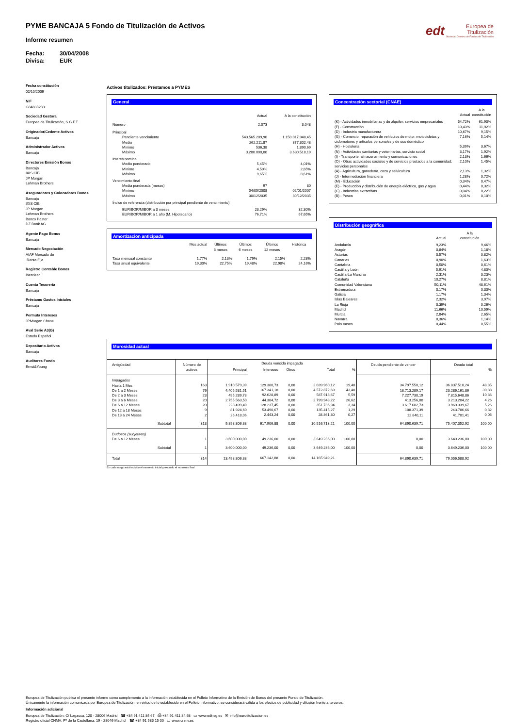PYME BANCAJA 5 Fondo de Titulización de Activos
edt Europea de
Titulización
Sociedad Gestora de Fondos de Titulización
Informe resumen
Fecha: 30/04/2008
Divisa: EUR
Fecha constitución
02/10/2006
NIF
G84838283
Sociedad Gestora
Europea de Titulización, S.G.F.T
Originador/Cedente Activos
Bancaja
Administrador Activos
Bancaja
Directores Emisión Bonos
Bancaja
IXIS CIB
JP Morgan
Lehman Brothers
Aseguradores y Colocadores Bonos
Bancaja
IXIS CIB
JP Morgan
Lehman Brothers
Banco Pastor
DZ Bank AG
Agente Pago Bonos
Bancaja
Mercado Negociación
AIAF Mercado de
Renta Fija
Registro Contable Bonos
Iberclear
Cuenta Tesorería
Bancaja
Préstamo Gastos Iniciales
Bancaja
Permuta Intereses
JPMorgan Chase
Aval Serie A3(G)
Estado Español
Depositario Activos
Bancaja
Auditores Fondo
Ernst&Young
Activos titulizados: Préstamos a PYMES
General
| | Actual | A la constitución |
| Número | 2.073 | 3.048 |
| Principal | | |
| Pendiente vencimiento | 543.565.209,90 | 1.150.017.948,45 |
| Medio | 262.211,87 | 377.302,48 |
| Mínimo | 536,38 | 1.890,69 |
| Máximo | 3.280.000,00 | 3.630.518,19 |
| Interés nominal | | |
| Medio ponderado | 5,45% | 4,01% |
| Mínimo | 4,59% | 2,65% |
| Máximo | 9,65% | 8,61% |
| Vencimiento final | | |
| Media ponderada (meses) | 97 | 80 |
| Mínimo | 04/05/2008 | 02/01/2007 |
| Máximo | 30/12/2035 | 30/12/2035 |
| Índice de referencia (distribución por principal pendiente de vencimiento) | | |
| EURIBOR/MIBOR a 3 meses | 23,29% | 32,30% |
| EURIBOR/MIBOR a 1 año (M. Hipotecario) | 76,71% | 67,65% |
Amortización anticipada
| | Mes actual | Últimos 3 meses | Últimos 6 meses | Últimos 12 meses | Histórica |
| Tasa mensual constante | 1,77% | 2,13% | 1,79% | 2,15% | 2,28% |
| Tasa anual equivalente | 19,30% | 22,75% | 19,48% | 22,98% | 24,16% |
Concentración sectorial (CNAE)
| | Actual | A la constitución |
| (K) - Actividades inmobiliarias y de alquiler; servicios empresariales | 54,72% | 61,90% |
| (F) - Construcción | 10,43% | 11,92% |
| (D) - Industria manufacturera | 10,67% | 9,15% |
| (G) - Comercio; reparación de vehículos de motor, motocicletas y ciclomotores y artículos personales y de uso doméstico | 7,16% | 5,14% |
| (H) - Hostelería | 5,39% | 3,67% |
| (N) - Actividades sanitarias y veterinarias, servicio social | 3,17% | 1,92% |
| (I) - Transporte, almacenamiento y comunicaciones | 2,13% | 1,66% |
| (O) - Otras actividades sociales y de servicios prestados a la comunidad; servicios personales | 2,10% | 1,45% |
| (A) - Agricultura, ganadería, caza y selvicultura | 2,13% | 1,32% |
| (J) - Intermediación financiera | 1,28% | 0,72% |
| (M) - Educación | 0,34% | 0,47% |
| (E) - Producción y distribución de energía eléctrica, gas y agua | 0,44% | 0,32% |
| (C) - Industrias extractivas | 0,04% | 0,22% |
| (B) - Pesca | 0,01% | 0,10% |
Distribución geográfica
| | Actual | A la constitución |
| Andalucía | 9,23% | 9,46% |
| Aragón | 0,84% | 1,18% |
| Asturias | 0,57% | 0,82% |
| Canarias | 0,90% | 1,63% |
| Cantabria | 0,50% | 0,61% |
| Castilla y León | 5,91% | 4,80% |
| Castilla-La Mancha | 2,31% | 3,23% |
| Cataluña | 10,27% | 8,81% |
| Comunidad Valenciana | 50,11% | 48,61% |
| Extremadura | 0,17% | 0,30% |
| Galicia | 1,17% | 1,34% |
| Islas Baleares | 2,32% | 3,97% |
| La Rioja | 0,39% | 0,26% |
| Madrid | 11,66% | 10,59% |
| Murcia | 2,84% | 2,65% |
| Navarra | 0,36% | 1,14% |
| País Vasco | 0,44% | 0,55% |
Morosidad actual
| Antigüedad | Número de activos | Deuda vencida impagada | | | | | Deuda pendiente de vencer | Deuda total | |
| --- | --- | --- | --- | --- | --- | --- | --- | --- | --- |
| | | Principal | Intereses | Otros | Total | % | | | % |
| Impagados Hasta 1 Mes De 1 a 2 Meses De 2 a 3 Meses De 3 a 6 Meses De 6 a 12 Meses De 12 a 18 Meses De 18 a 24 Meses | 163 76 23 20 20 9 2 | 1.910.579,39 4.405.531,51 495.289,78 2.755.563,50 223.499,49 81.924,60 26.418,06 | 129.380,73 167.341,18 92.628,89 44.384,72 128.237,45 53.490,67 2.443,24 | 0,00 0,00 0,00 0,00 0,00 0,00 0,00 | 2.039.960,12 4.572.872,69 587.918,67 2.799.948,22 351.736,94 135.415,27 28.861,30 | 19,40 43,48 5,59 26,62 3,34 1,29 0,27 | 34.797.550,12 18.713.289,17 7.227.730,19 413.256,00 3.617.602,73 108.371,39 12.840,11 | 36.837.510,24 23.286.161,86 7.815.648,86 3.213.204,22 3.969.339,67 243.786,66 41.701,41 | 48,85 30,88 10,36 4,26 5,26 0,32 0,06 |
| Subtotal | 313 | 9.898.806,33 | 617.906,88 | 0,00 | 10.516.713,21 | 100,00 | 64.890.639,71 | 75.407.352,92 | 100,00 |
| Dudosos (subjetivos) De 6 a 12 Meses | 1 | 3.600.000,00 | 49.236,00 | 0,00 | 3.649.236,00 | 100,00 | 0,00 | 3.649.236,00 | 100,00 |
| Subtotal | 1 | 3.600.000,00 | 49.236,00 | 0,00 | 3.649.236,00 | 100,00 | 0,00 | 3.649.236,00 | 100,00 |
| Total | 314 | 13.498.806,33 | 667.142,88 | 0,00 | 14.165.949,21 | | 64.890.639,71 | 79.056.588,92 | |
En cada rango está incluido el momento inicial y excluido el momento final
Europea de Titulización publica el presente informe como complemento a la información establecida en el Folleto Informativo de la Emisión de Bonos del presente Fondo de Titulización.
Únicamente la información comunicada por Europea de Titulización, en virtud de lo establecido en el Folleto Informativo, se considerará válida a los efectos de publicidad y difusión frente a terceros.
Información adicional
Europea de Titulización: C/ Lagasca, 120 - 28006 Madrid ☎ +34 91 411 84 67 ⎙ +34 91 411 84 68 ▭ www.edt-sg.es ✉ info@eurotitulizacion.es
Registro oficial CNMV: Pº de la Castellana, 19 - 28046 Madrid ☎ +34 91 585 15 00 ▭ www.cnmv.es